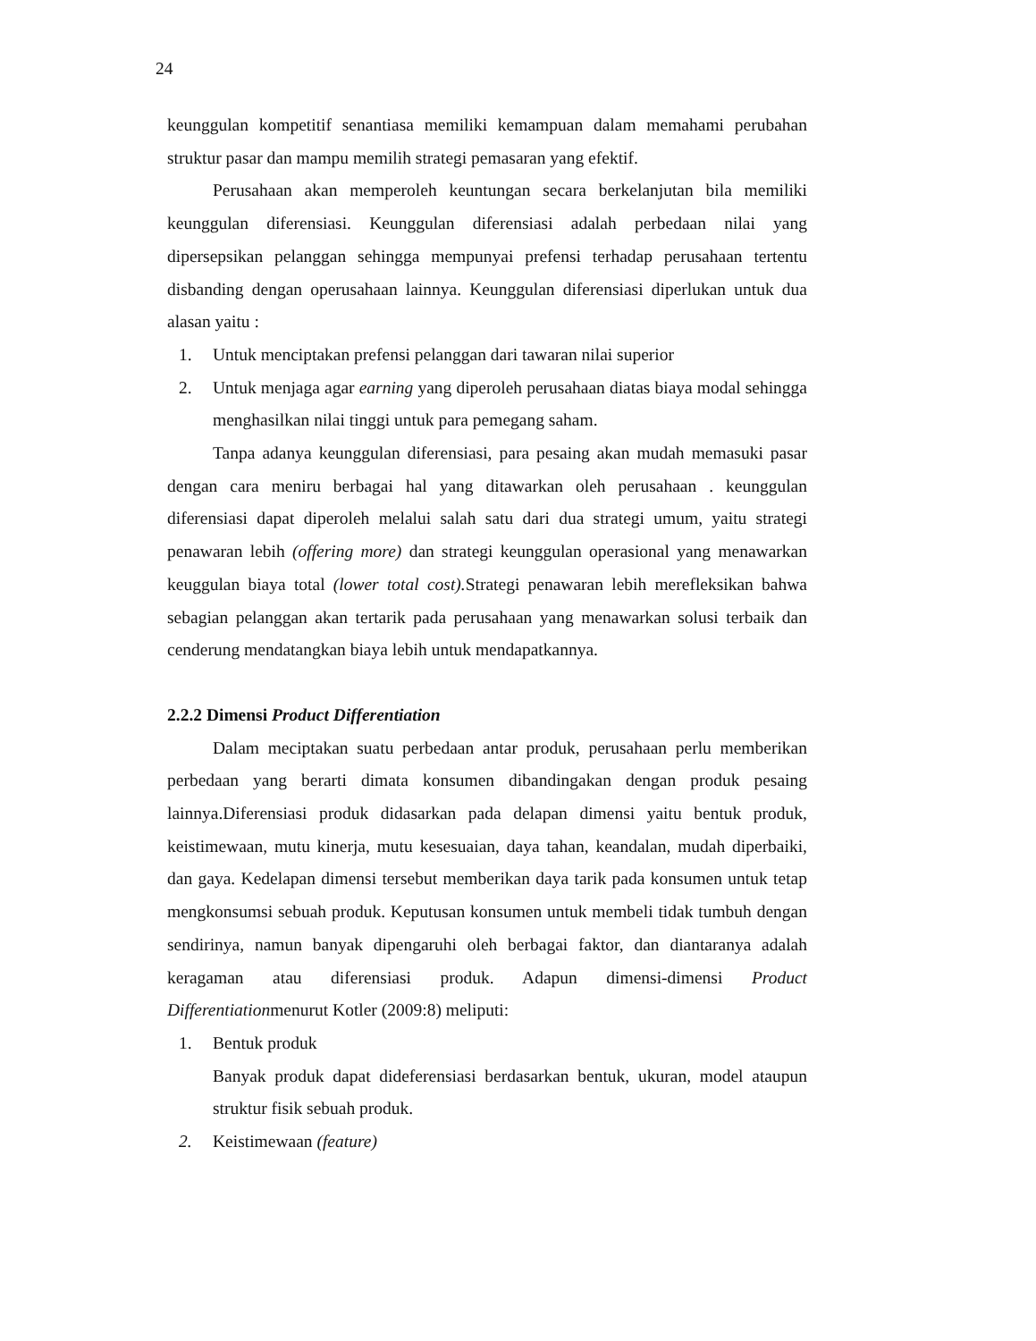24
keunggulan kompetitif senantiasa memiliki kemampuan dalam memahami perubahan struktur pasar dan mampu memilih strategi pemasaran yang efektif.
Perusahaan akan memperoleh keuntungan secara berkelanjutan bila memiliki keunggulan diferensiasi. Keunggulan diferensiasi adalah perbedaan nilai yang dipersepsikan pelanggan sehingga mempunyai prefensi terhadap perusahaan tertentu disbanding dengan operusahaan lainnya. Keunggulan diferensiasi diperlukan untuk dua alasan yaitu :
1. Untuk menciptakan prefensi pelanggan dari tawaran nilai superior
2. Untuk menjaga agar earning yang diperoleh perusahaan diatas biaya modal sehingga menghasilkan nilai tinggi untuk para pemegang saham.
Tanpa adanya keunggulan diferensiasi, para pesaing akan mudah memasuki pasar dengan cara meniru berbagai hal yang ditawarkan oleh perusahaan . keunggulan diferensiasi dapat diperoleh melalui salah satu dari dua strategi umum, yaitu strategi penawaran lebih (offering more) dan strategi keunggulan operasional yang menawarkan keuggulan biaya total (lower total cost). Strategi penawaran lebih merefleksikan bahwa sebagian pelanggan akan tertarik pada perusahaan yang menawarkan solusi terbaik dan cenderung mendatangkan biaya lebih untuk mendapatkannya.
2.2.2 Dimensi Product Differentiation
Dalam meciptakan suatu perbedaan antar produk, perusahaan perlu memberikan perbedaan yang berarti dimata konsumen dibandingakan dengan produk pesaing lainnya.Diferensiasi produk didasarkan pada delapan dimensi yaitu bentuk produk, keistimewaan, mutu kinerja, mutu kesesuaian, daya tahan, keandalan, mudah diperbaiki, dan gaya. Kedelapan dimensi tersebut memberikan daya tarik pada konsumen untuk tetap mengkonsumsi sebuah produk. Keputusan konsumen untuk membeli tidak tumbuh dengan sendirinya, namun banyak dipengaruhi oleh berbagai faktor, dan diantaranya adalah keragaman atau diferensiasi produk. Adapun dimensi-dimensi Product Differentiationmenurut Kotler (2009:8) meliputi:
1. Bentuk produk
Banyak produk dapat dideferensiasi berdasarkan bentuk, ukuran, model ataupun struktur fisik sebuah produk.
2. Keistimewaan (feature)